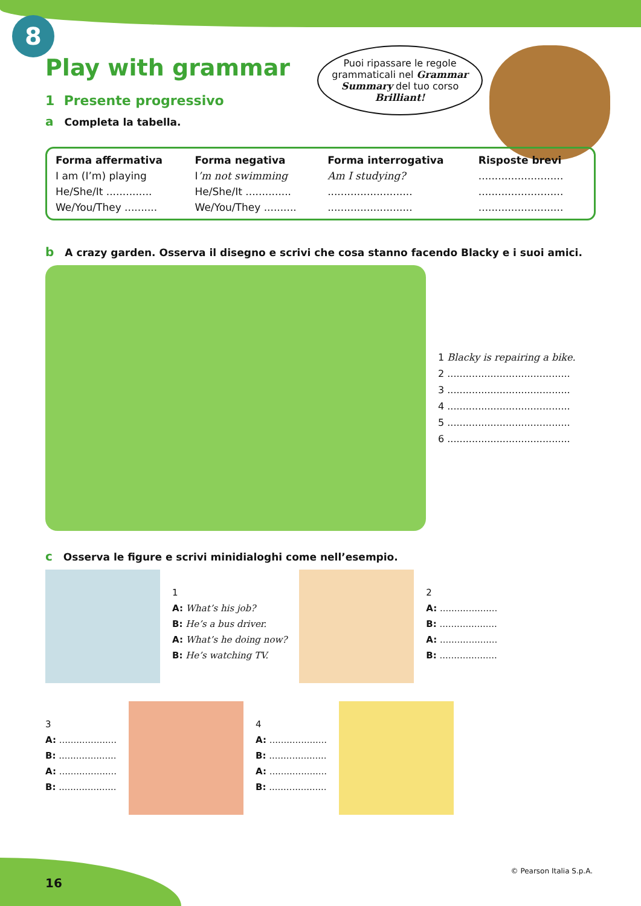8
Puoi ripassare le regole grammaticali nel Grammar Summary del tuo corso Brilliant!
Play with grammar
1 Presente progressivo
a Completa la tabella.
| Forma affermativa | Forma negativa | Forma interrogativa | Risposte brevi |
| --- | --- | --- | --- |
| I am (I’m) playing | I ’m not swimming | Am I studying? | .......................... |
| He/She/It .............. | He/She/It .............. | .......................... | .......................... |
| We/You/They .......... | We/You/They .......... | .......................... | .......................... |
b A crazy garden. Osserva il disegno e scrivi che cosa stanno facendo Blacky e i suoi amici.
1 Blacky is repairing a bike.
2 ........................................
3 ........................................
4 ........................................
5 ........................................
6 ........................................
c Osserva le figure e scrivi minidialoghi come nell’esempio.
1
A: What’s his job?
B: He’s a bus driver.
A: What’s he doing now?
B: He’s watching TV.
2
A: ....................
B: ....................
A: ....................
B: ....................
3
A: ....................
B: ....................
A: ....................
B: ....................
4
A: ....................
B: ....................
A: ....................
B: ....................
16
© Pearson Italia S.p.A.